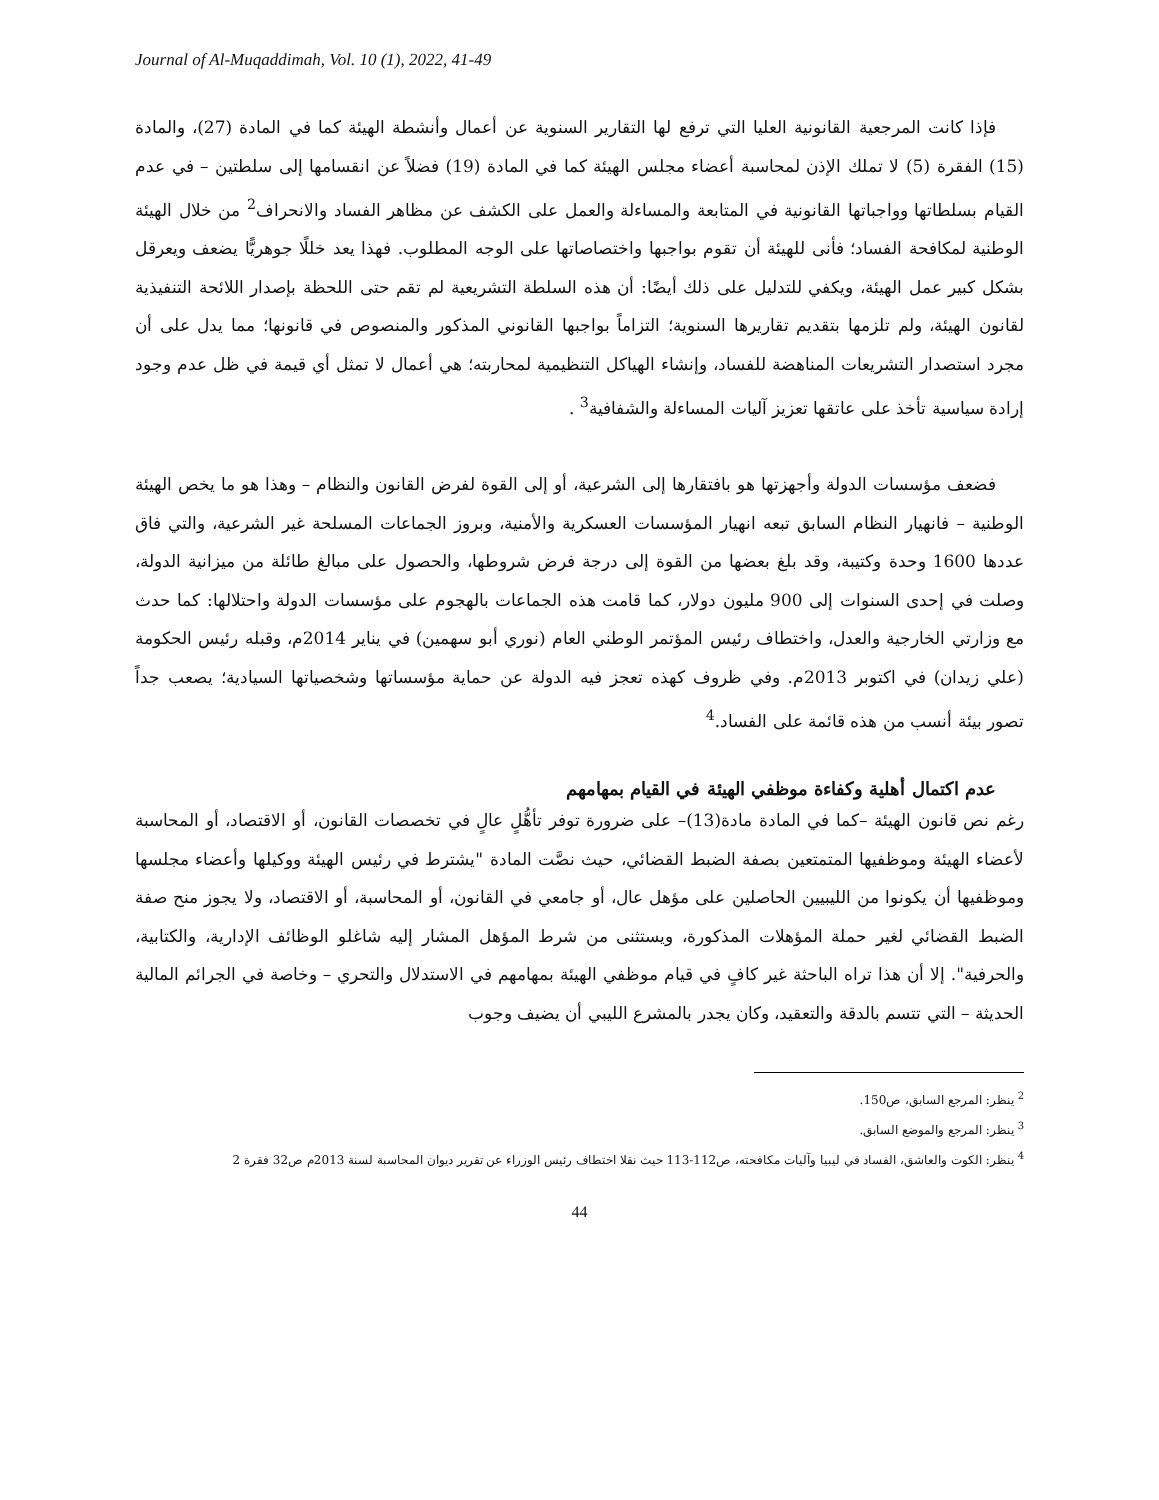Journal of Al-Muqaddimah, Vol. 10 (1), 2022, 41-49
فإذا كانت المرجعية القانونية العليا التي ترفع لها التقارير السنوية عن أعمال وأنشطة الهيئة كما في المادة (27)، والمادة (15) الفقرة (5) لا تملك الإذن لمحاسبة أعضاء مجلس الهيئة كما في المادة (19) فضلاً عن انقسامها إلى سلطتين – في عدم القيام بسلطاتها وواجباتها القانونية في المتابعة والمساءلة والعمل على الكشف عن مظاهر الفساد والانحراف<sup>2</sup> من خلال الهيئة الوطنية لمكافحة الفساد؛ فأنى للهيئة أن تقوم بواجبها واختصاصاتها على الوجه المطلوب. فهذا يعد خللًا جوهريًّا يضعف ويعرقل بشكل كبير عمل الهيئة، ويكفي للتدليل على ذلك أيضًا: أن هذه السلطة التشريعية لم تقم حتى اللحظة بإصدار اللائحة التنفيذية لقانون الهيئة، ولم تلزمها بتقديم تقاريرها السنوية؛ التزاماً بواجبها القانوني المذكور والمنصوص في قانونها؛ مما يدل على أن مجرد استصدار التشريعات المناهضة للفساد، وإنشاء الهياكل التنظيمية لمحاربته؛ هي أعمال لا تمثل أي قيمة في ظل عدم وجود إرادة سياسية تأخذ على عاتقها تعزيز آليات المساءلة والشفافية<sup>3</sup> .
فضعف مؤسسات الدولة وأجهزتها هو بافتقارها إلى الشرعية، أو إلى القوة لفرض القانون والنظام – وهذا هو ما يخص الهيئة الوطنية – فانهيار النظام السابق تبعه انهيار المؤسسات العسكرية والأمنية، وبروز الجماعات المسلحة غير الشرعية، والتي فاق عددها 1600 وحدة وكتيبة، وقد بلغ بعضها من القوة إلى درجة فرض شروطها، والحصول على مبالغ طائلة من ميزانية الدولة، وصلت في إحدى السنوات إلى 900 مليون دولار، كما قامت هذه الجماعات بالهجوم على مؤسسات الدولة واحتلالها: كما حدث مع وزارتي الخارجية والعدل، واختطاف رئيس المؤتمر الوطني العام (نوري أبو سهمين) في يناير 2014م، وقبله رئيس الحكومة (علي زيدان) في اكتوبر 2013م. وفي ظروف كهذه تعجز فيه الدولة عن حماية مؤسساتها وشخصياتها السيادية؛ يصعب جداً تصور بيئة أنسب من هذه قائمة على الفساد.<sup>4</sup>
عدم اكتمال أهلية وكفاءة موظفي الهيئة في القيام بمهامهم
رغم نص قانون الهيئة –كما في المادة مادة(13)– على ضرورة توفر تأهُّلٍ عالٍ في تخصصات القانون، أو الاقتصاد، أو المحاسبة لأعضاء الهيئة وموظفيها المتمتعين بصفة الضبط القضائي، حيث نصَّت المادة "يشترط في رئيس الهيئة ووكيلها وأعضاء مجلسها وموظفيها أن يكونوا من الليبيين الحاصلين على مؤهل عال، أو جامعي في القانون، أو المحاسبة، أو الاقتصاد، ولا يجوز منح صفة الضبط القضائي لغير حملة المؤهلات المذكورة، ويستثنى من شرط المؤهل المشار إليه شاغلو الوظائف الإدارية، والكتابية، والحرفية". إلا أن هذا تراه الباحثة غير كافٍ في قيام موظفي الهيئة بمهامهم في الاستدلال والتحري – وخاصة في الجرائم المالية الحديثة – التي تتسم بالدقة والتعقيد، وكان يجدر بالمشرع الليبي أن يضيف وجوب
<sup>2</sup> ينظر: المرجع السابق، ص150.
<sup>3</sup> ينظر: المرجع والموضع السابق.
<sup>4</sup> ينظر: الكوت والعاشق، الفساد في ليبيا وآليات مكافحته، ص112-113 حيث نقلا اختطاف رئيس الوزراء عن تقرير ديوان المحاسبة لسنة 2013م ص32 فقرة 2
44